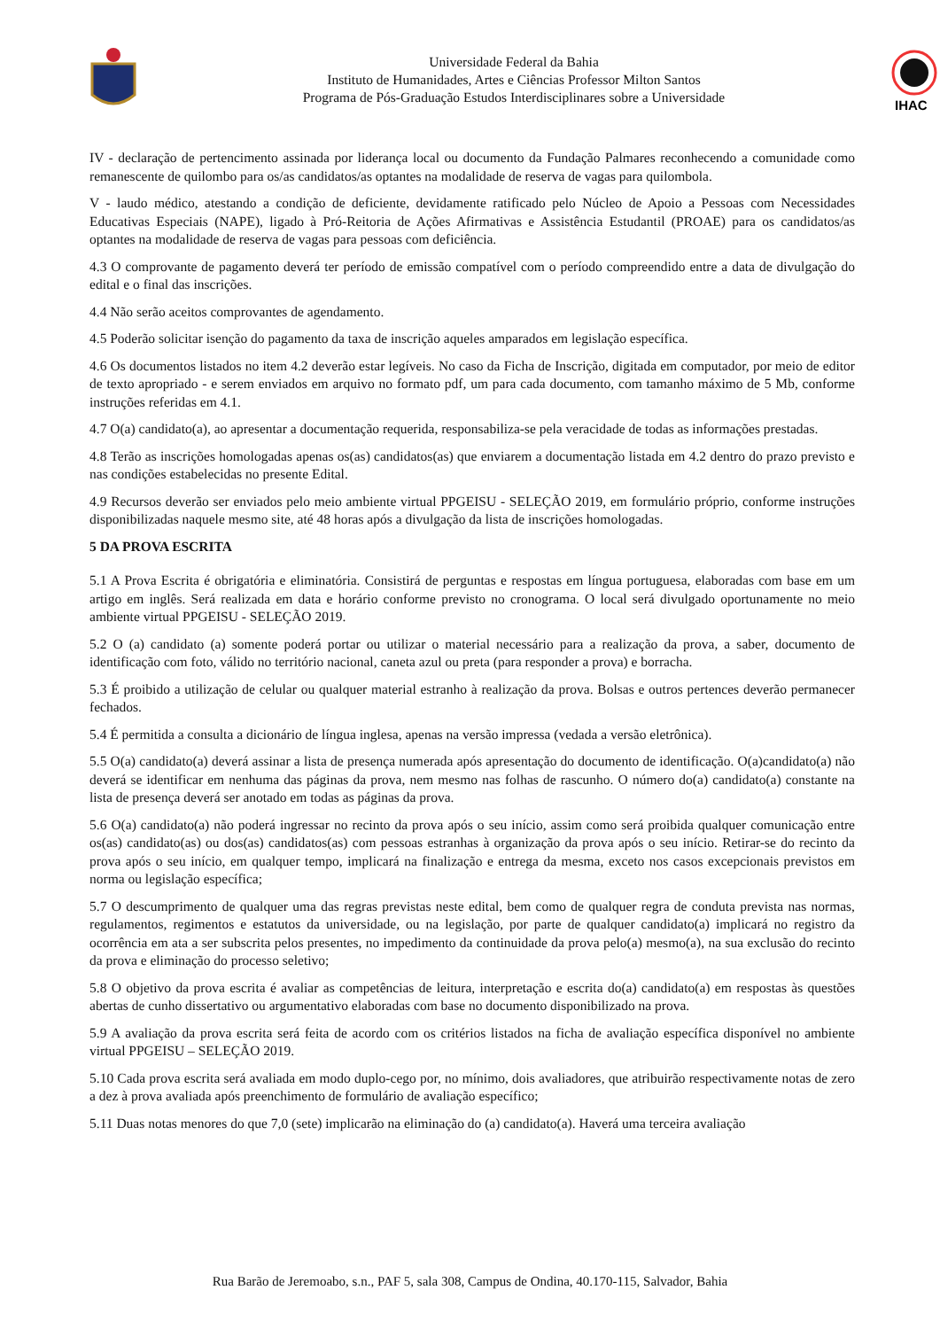Universidade Federal da Bahia
Instituto de Humanidades, Artes e Ciências Professor Milton Santos
Programa de Pós-Graduação Estudos Interdisciplinares sobre a Universidade
IHAC
IV - declaração de pertencimento assinada por liderança local ou documento da Fundação Palmares reconhecendo a comunidade como remanescente de quilombo para os/as candidatos/as optantes na modalidade de reserva de vagas para quilombola.
V - laudo médico, atestando a condição de deficiente, devidamente ratificado pelo Núcleo de Apoio a Pessoas com Necessidades Educativas Especiais (NAPE), ligado à Pró-Reitoria de Ações Afirmativas e Assistência Estudantil (PROAE) para os candidatos/as optantes na modalidade de reserva de vagas para pessoas com deficiência.
4.3 O comprovante de pagamento deverá ter período de emissão compatível com o período compreendido entre a data de divulgação do edital e o final das inscrições.
4.4 Não serão aceitos comprovantes de agendamento.
4.5 Poderão solicitar isenção do pagamento da taxa de inscrição aqueles amparados em legislação específica.
4.6 Os documentos listados no item 4.2 deverão estar legíveis. No caso da Ficha de Inscrição, digitada em computador, por meio de editor de texto apropriado - e serem enviados em arquivo no formato pdf, um para cada documento, com tamanho máximo de 5 Mb, conforme instruções referidas em 4.1.
4.7 O(a) candidato(a), ao apresentar a documentação requerida, responsabiliza-se pela veracidade de todas as informações prestadas.
4.8 Terão as inscrições homologadas apenas os(as) candidatos(as) que enviarem a documentação listada em 4.2 dentro do prazo previsto e nas condições estabelecidas no presente Edital.
4.9 Recursos deverão ser enviados pelo meio ambiente virtual PPGEISU - SELEÇÃO 2019, em formulário próprio, conforme instruções disponibilizadas naquele mesmo site, até 48 horas após a divulgação da lista de inscrições homologadas.
5 DA PROVA ESCRITA
5.1 A Prova Escrita é obrigatória e eliminatória. Consistirá de perguntas e respostas em língua portuguesa, elaboradas com base em um artigo em inglês. Será realizada em data e horário conforme previsto no cronograma. O local será divulgado oportunamente no meio ambiente virtual PPGEISU - SELEÇÃO 2019.
5.2 O (a) candidato (a) somente poderá portar ou utilizar o material necessário para a realização da prova, a saber, documento de identificação com foto, válido no território nacional, caneta azul ou preta (para responder a prova) e borracha.
5.3 É proibido a utilização de celular ou qualquer material estranho à realização da prova. Bolsas e outros pertences deverão permanecer fechados.
5.4 É permitida a consulta a dicionário de língua inglesa, apenas na versão impressa (vedada a versão eletrônica).
5.5 O(a) candidato(a) deverá assinar a lista de presença numerada após apresentação do documento de identificação. O(a)candidato(a) não deverá se identificar em nenhuma das páginas da prova, nem mesmo nas folhas de rascunho. O número do(a) candidato(a) constante na lista de presença deverá ser anotado em todas as páginas da prova.
5.6 O(a) candidato(a) não poderá ingressar no recinto da prova após o seu início, assim como será proibida qualquer comunicação entre os(as) candidato(as) ou dos(as) candidatos(as) com pessoas estranhas à organização da prova após o seu início. Retirar-se do recinto da prova após o seu início, em qualquer tempo, implicará na finalização e entrega da mesma, exceto nos casos excepcionais previstos em norma ou legislação específica;
5.7 O descumprimento de qualquer uma das regras previstas neste edital, bem como de qualquer regra de conduta prevista nas normas, regulamentos, regimentos e estatutos da universidade, ou na legislação, por parte de qualquer candidato(a) implicará no registro da ocorrência em ata a ser subscrita pelos presentes, no impedimento da continuidade da prova pelo(a) mesmo(a), na sua exclusão do recinto da prova e eliminação do processo seletivo;
5.8 O objetivo da prova escrita é avaliar as competências de leitura, interpretação e escrita do(a) candidato(a) em respostas às questões abertas de cunho dissertativo ou argumentativo elaboradas com base no documento disponibilizado na prova.
5.9 A avaliação da prova escrita será feita de acordo com os critérios listados na ficha de avaliação específica disponível no ambiente virtual PPGEISU – SELEÇÃO 2019.
5.10 Cada prova escrita será avaliada em modo duplo-cego por, no mínimo, dois avaliadores, que atribuirão respectivamente notas de zero a dez à prova avaliada após preenchimento de formulário de avaliação específico;
5.11 Duas notas menores do que 7,0 (sete) implicarão na eliminação do (a) candidato(a). Haverá uma terceira avaliação
Rua Barão de Jeremoabo, s.n., PAF 5, sala 308, Campus de Ondina, 40.170-115, Salvador, Bahia